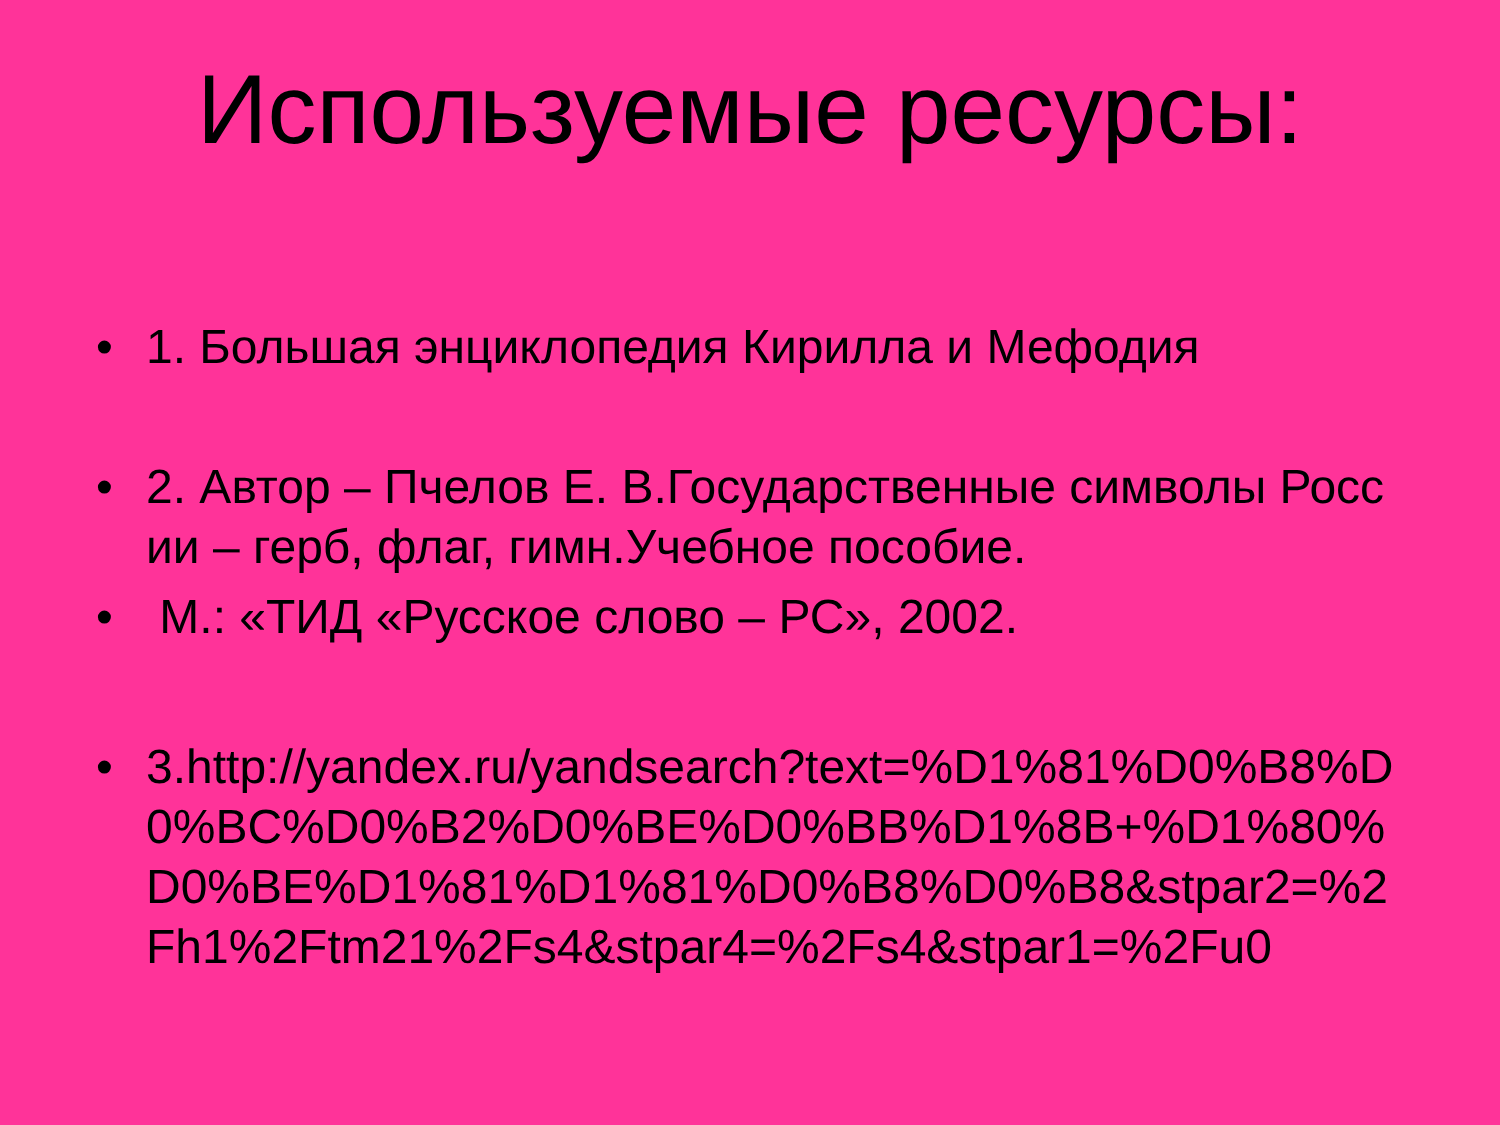Используемые ресурсы:
• 1. Большая энциклопедия Кирилла и Мефодия
• 2. Автор – Пчелов Е. В.Государственные символы России – герб, флаг, гимн.Учебное пособие.
• М.: «ТИД «Русское слово – РС», 2002.
• 3.http://yandex.ru/yandsearch?text=%D1%81%D0%B8%D0%BC%D0%B2%D0%BE%D0%BB%D1%8B+%D1%80%D0%BE%D1%81%D1%81%D0%B8%D0%B8&stpar2=%2Fh1%2Ftm21%2Fs4&stpar4=%2Fs4&stpar1=%2Fu0